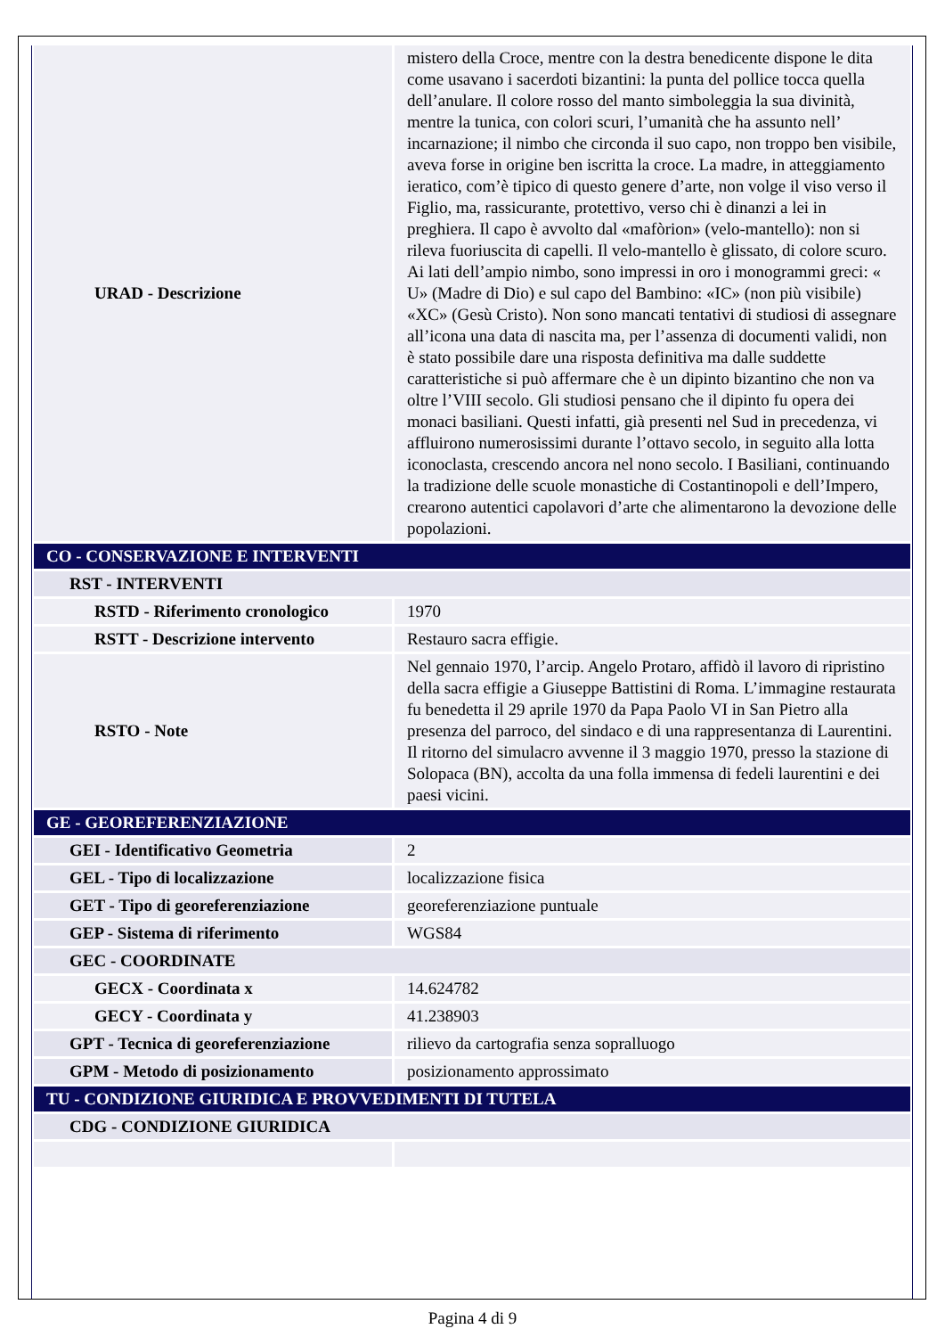| URAD - Descrizione | mistero della Croce, mentre con la destra benedicente dispone le dita come usavano i sacerdoti bizantini: la punta del pollice tocca quella dell’anulare. Il colore rosso del manto simboleggia la sua divinità, mentre la tunica, con colori scuri, l’umanità che ha assunto nell’ incarnazione; il nimbo che circonda il suo capo, non troppo ben visibile, aveva forse in origine ben iscritta la croce. La madre, in atteggiamento ieratico, com’è tipico di questo genere d’arte, non volge il viso verso il Figlio, ma, rassicurante, protettivo, verso chi è dinanzi a lei in preghiera. Il capo è avvolto dal «mafòrion» (velo-mantello): non si rileva fuoriuscita di capelli. Il velo-mantello è glissato, di colore scuro. Ai lati dell’ampio nimbo, sono impressi in oro i monogrammi greci: « U» (Madre di Dio) e sul capo del Bambino: «IC» (non più visibile) «XC» (Gesù Cristo). Non sono mancati tentativi di studiosi di assegnare all’icona una data di nascita ma, per l’assenza di documenti validi, non è stato possibile dare una risposta definitiva ma dalle suddette caratteristiche si può affermare che è un dipinto bizantino che non va oltre l’VIII secolo. Gli studiosi pensano che il dipinto fu opera dei monaci basiliani. Questi infatti, già presenti nel Sud in precedenza, vi affluirono numerosissimi durante l’ottavo secolo, in seguito alla lotta iconoclasta, crescendo ancora nel nono secolo. I Basiliani, continuando la tradizione delle scuole monastiche di Costantinopoli e dell’Impero, crearono autentici capolavori d’arte che alimentarono la devozione delle popolazioni. |
| CO - CONSERVAZIONE E INTERVENTI | |
| RST - INTERVENTI | |
| RSTD - Riferimento cronologico | 1970 |
| RSTT - Descrizione intervento | Restauro sacra effigie. |
| RSTO - Note | Nel gennaio 1970, l’arcip. Angelo Protaro, affidò il lavoro di ripristino della sacra effigie a Giuseppe Battistini di Roma. L’immagine restaurata fu benedetta il 29 aprile 1970 da Papa Paolo VI in San Pietro alla presenza del parroco, del sindaco e di una rappresentanza di Laurentini. Il ritorno del simulacro avvenne il 3 maggio 1970, presso la stazione di Solopaca (BN), accolta da una folla immensa di fedeli laurentini e dei paesi vicini. |
| GE - GEOREFERENZIAZIONE | |
| GEI - Identificativo Geometria | 2 |
| GEL - Tipo di localizzazione | localizzazione fisica |
| GET - Tipo di georeferenziazione | georeferenziazione puntuale |
| GEP - Sistema di riferimento | WGS84 |
| GEC - COORDINATE | |
| GECX - Coordinata x | 14.624782 |
| GECY - Coordinata y | 41.238903 |
| GPT - Tecnica di georeferenziazione | rilievo da cartografia senza sopralluogo |
| GPM - Metodo di posizionamento | posizionamento approssimato |
| TU - CONDIZIONE GIURIDICA E PROVVEDIMENTI DI TUTELA | |
| CDG - CONDIZIONE GIURIDICA | |
Pagina 4 di 9